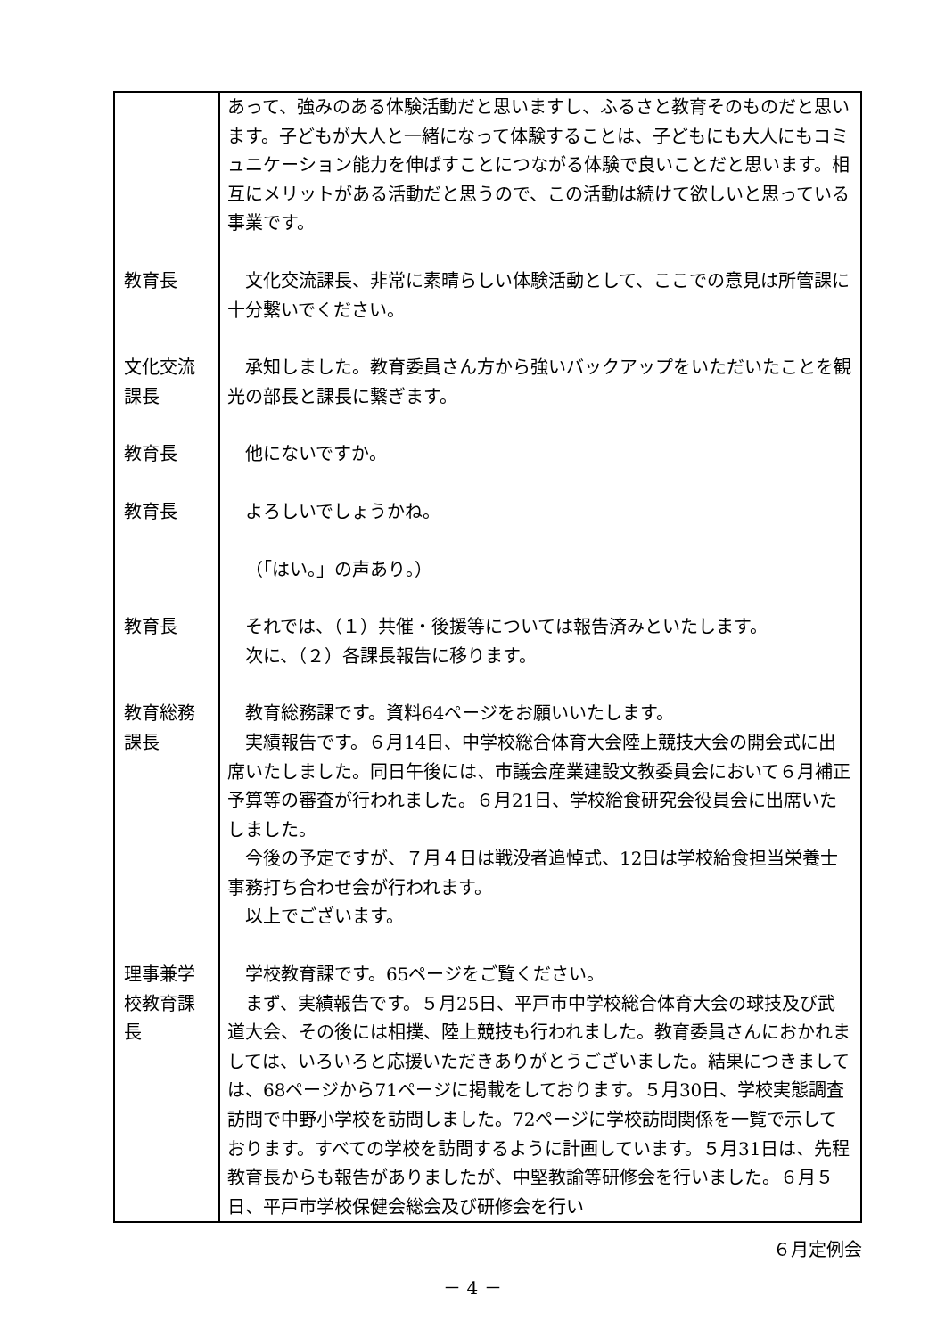| | あって、強みのある体験活動だと思いますし、ふるさと教育そのものだと思います。子どもが大人と一緒になって体験することは、子どもにも大人にもコミュニケーション能力を伸ばすことにつながる体験で良いことだと思います。相互にメリットがある活動だと思うので、この活動は続けて欲しいと思っている事業です。 |
| 教育長 | 文化交流課長、非常に素晴らしい体験活動として、ここでの意見は所管課に十分繋いでください。 |
| 文化交流課長 | 承知しました。教育委員さん方から強いバックアップをいただいたことを観光の部長と課長に繋ぎます。 |
| 教育長 | 他にないですか。 |
| 教育長 | よろしいでしょうかね。 |
| | （「はい。」の声あり。） |
| 教育長 | それでは、（１）共催・後援等については報告済みといたします。 次に、（２）各課長報告に移ります。 |
| 教育総務課長 | 教育総務課です。資料64ページをお願いいたします。 実績報告です。６月14日、中学校総合体育大会陸上競技大会の開会式に出席いたしました。同日午後には、市議会産業建設文教委員会において６月補正予算等の審査が行われました。６月21日、学校給食研究会役員会に出席いたしました。 今後の予定ですが、７月４日は戦没者追悼式、12日は学校給食担当栄養士事務打ち合わせ会が行われます。 以上でございます。 |
| 理事兼学校教育課長 | 学校教育課です。65ページをご覧ください。 まず、実績報告です。５月25日、平戸市中学校総合体育大会の球技及び武道大会、その後には相撲、陸上競技も行われました。教育委員さんにおかれましては、いろいろと応援いただきありがとうございました。結果につきましては、68ページから71ページに掲載をしております。５月30日、学校実態調査訪問で中野小学校を訪問しました。72ページに学校訪問関係を一覧で示しております。すべての学校を訪問するように計画しています。５月31日は、先程教育長からも報告がありましたが、中堅教諭等研修会を行いました。６月５日、平戸市学校保健会総会及び研修会を行い |
６月定例会
－ 4 －